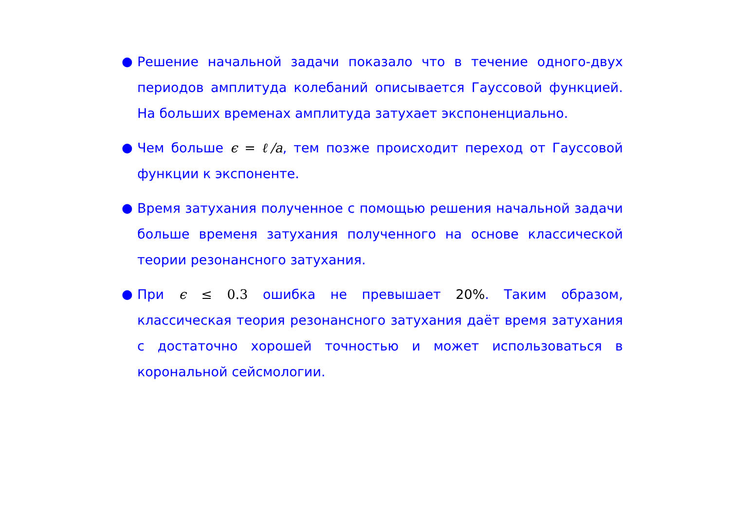● Решение начальной задачи показало что в течение одного-двух периодов амплитуда колебаний описывается Гауссовой функцией. На больших временах амплитуда затухает экспоненциально.
● Чем больше ϵ = ℓ/a, тем позже происходит переход от Гауссовой функции к экспоненте.
● Время затухания полученное с помощью решения начальной задачи больше временя затухания полученного на основе классической теории резонансного затухания.
● При ϵ ≤ 0.3 ошибка не превышает 20%. Таким образом, классическая теория резонансного затухания даёт время затухания с достаточно хорошей точностью и может использоваться в корональной сейсмологии.